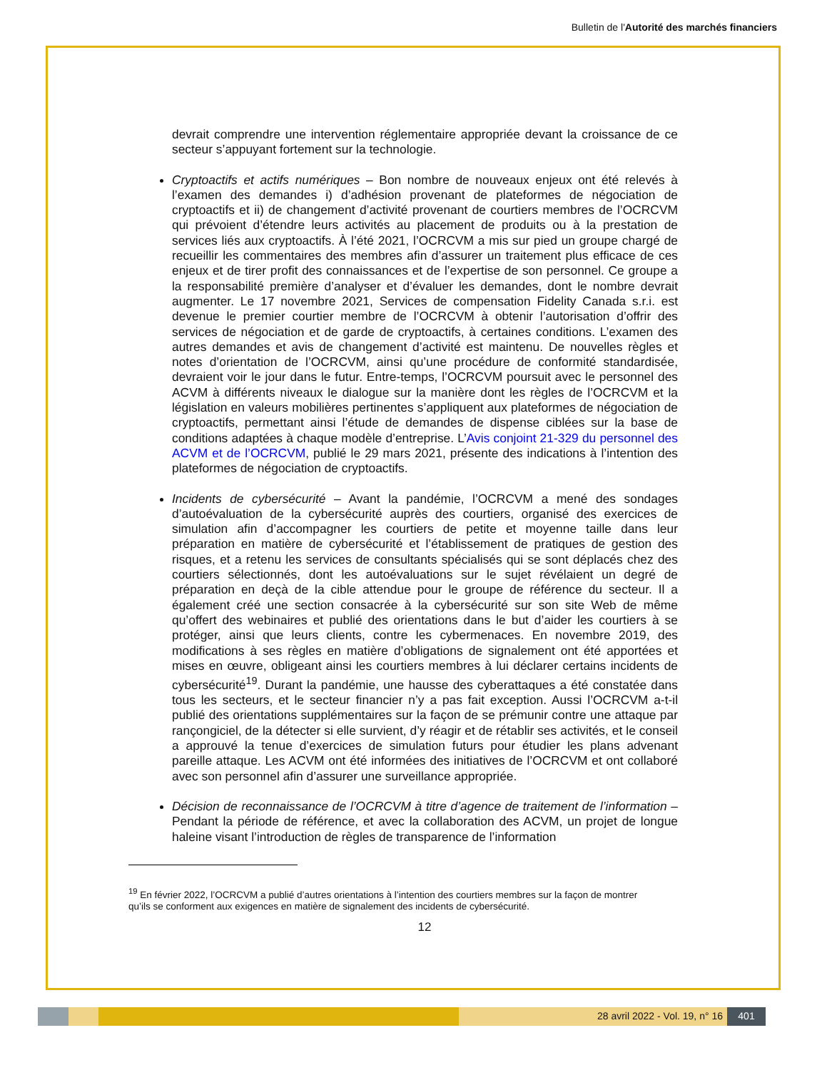Bulletin de l'Autorité des marchés financiers
devrait comprendre une intervention réglementaire appropriée devant la croissance de ce secteur s’appuyant fortement sur la technologie.
Cryptoactifs et actifs numériques – Bon nombre de nouveaux enjeux ont été relevés à l’examen des demandes i) d’adhésion provenant de plateformes de négociation de cryptoactifs et ii) de changement d’activité provenant de courtiers membres de l’OCRCVM qui prévoient d’étendre leurs activités au placement de produits ou à la prestation de services liés aux cryptoactifs. À l’été 2021, l’OCRCVM a mis sur pied un groupe chargé de recueillir les commentaires des membres afin d’assurer un traitement plus efficace de ces enjeux et de tirer profit des connaissances et de l’expertise de son personnel. Ce groupe a la responsabilité première d’analyser et d’évaluer les demandes, dont le nombre devrait augmenter. Le 17 novembre 2021, Services de compensation Fidelity Canada s.r.i. est devenue le premier courtier membre de l’OCRCVM à obtenir l’autorisation d’offrir des services de négociation et de garde de cryptoactifs, à certaines conditions. L’examen des autres demandes et avis de changement d’activité est maintenu. De nouvelles règles et notes d’orientation de l’OCRCVM, ainsi qu’une procédure de conformité standardisée, devraient voir le jour dans le futur. Entre-temps, l’OCRCVM poursuit avec le personnel des ACVM à différents niveaux le dialogue sur la manière dont les règles de l’OCRCVM et la législation en valeurs mobilières pertinentes s’appliquent aux plateformes de négociation de cryptoactifs, permettant ainsi l’étude de demandes de dispense ciblées sur la base de conditions adaptées à chaque modèle d’entreprise. L’Avis conjoint 21-329 du personnel des ACVM et de l’OCRCVM, publié le 29 mars 2021, présente des indications à l’intention des plateformes de négociation de cryptoactifs.
Incidents de cybersécurité – Avant la pandémie, l’OCRCVM a mené des sondages d’autoévaluation de la cybersécurité auprès des courtiers, organisé des exercices de simulation afin d’accompagner les courtiers de petite et moyenne taille dans leur préparation en matière de cybersécurité et l’établissement de pratiques de gestion des risques, et a retenu les services de consultants spécialisés qui se sont déplacés chez des courtiers sélectionnés, dont les autoévaluations sur le sujet révélaient un degré de préparation en deçà de la cible attendue pour le groupe de référence du secteur. Il a également créé une section consacrée à la cybersécurité sur son site Web de même qu’offert des webinaires et publié des orientations dans le but d’aider les courtiers à se protéger, ainsi que leurs clients, contre les cybermenaces. En novembre 2019, des modifications à ses règles en matière d’obligations de signalement ont été apportées et mises en œuvre, obligeant ainsi les courtiers membres à lui déclarer certains incidents de cybersécurité<sup>19</sup>. Durant la pandémie, une hausse des cyberattaques a été constatée dans tous les secteurs, et le secteur financier n’y a pas fait exception. Aussi l’OCRCVM a-t-il publié des orientations supplémentaires sur la façon de se prémunir contre une attaque par rançongiciel, de la détecter si elle survient, d’y réagir et de rétablir ses activités, et le conseil a approuvé la tenue d’exercices de simulation futurs pour étudier les plans advenant pareille attaque. Les ACVM ont été informées des initiatives de l’OCRCVM et ont collaboré avec son personnel afin d’assurer une surveillance appropriée.
Décision de reconnaissance de l’OCRCVM à titre d’agence de traitement de l’information – Pendant la période de référence, et avec la collaboration des ACVM, un projet de longue haleine visant l’introduction de règles de transparence de l’information
<sup>19</sup> En février 2022, l’OCRCVM a publié d’autres orientations à l’intention des courtiers membres sur la façon de montrer qu’ils se conforment aux exigences en matière de signalement des incidents de cybersécurité.
12
28 avril 2022 - Vol. 19, n° 16 401